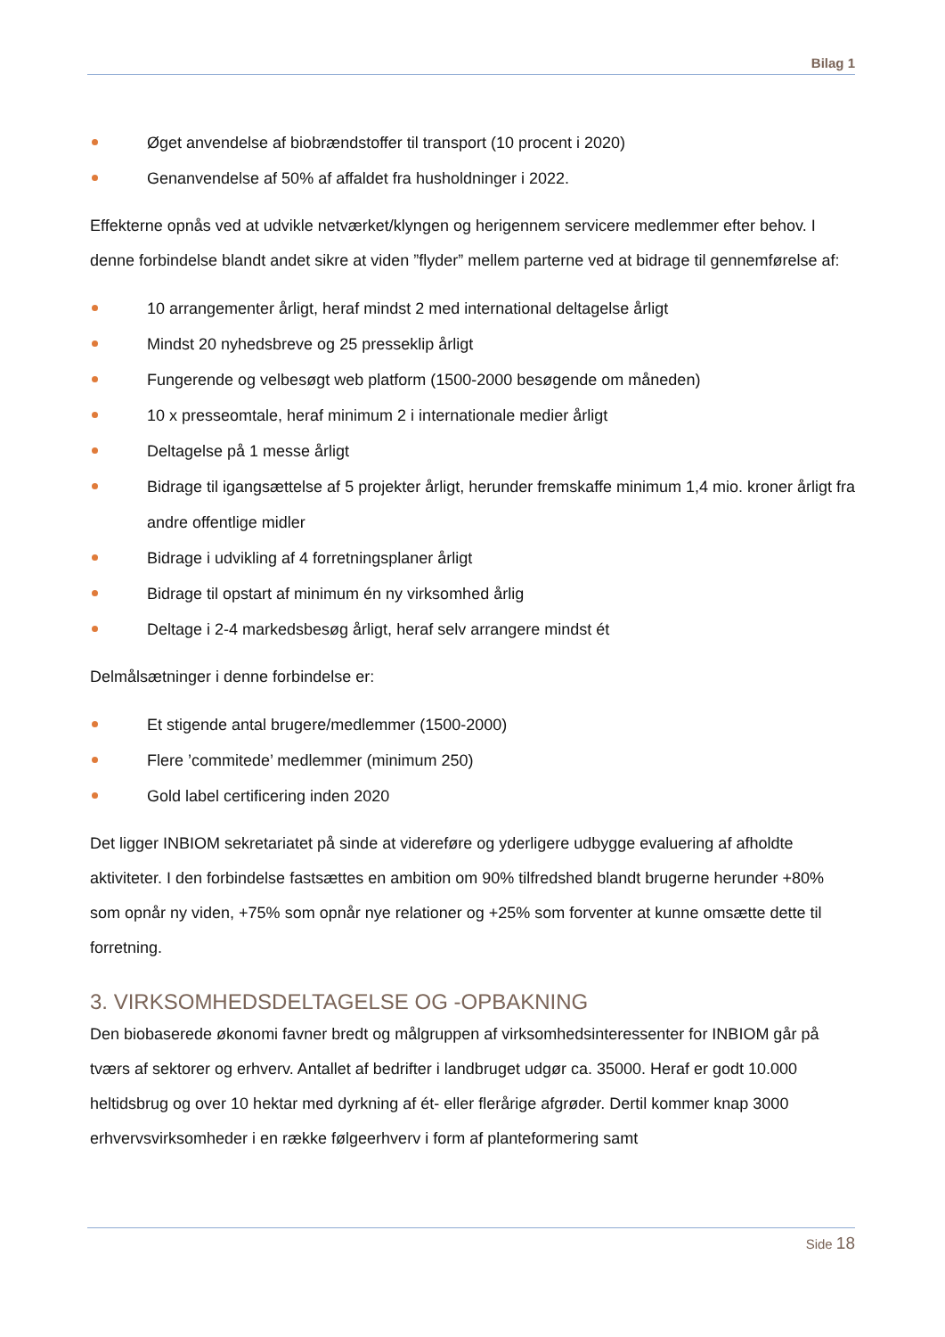Bilag 1
Øget anvendelse af biobrændstoffer til transport (10 procent i 2020)
Genanvendelse af 50% af affaldet fra husholdninger i 2022.
Effekterne opnås ved at udvikle netværket/klyngen og herigennem servicere medlemmer efter behov. I denne forbindelse blandt andet sikre at viden ”flyder” mellem parterne ved at bidrage til gennemførelse af:
10 arrangementer årligt, heraf mindst 2 med international deltagelse årligt
Mindst 20 nyhedsbreve og 25 presseklip årligt
Fungerende og velbesøgt web platform (1500-2000 besøgende om måneden)
10 x presseomtale, heraf minimum 2 i internationale medier årligt
Deltagelse på 1 messe årligt
Bidrage til igangsættelse af 5 projekter årligt, herunder fremskaffe minimum 1,4 mio. kroner årligt fra andre offentlige midler
Bidrage i udvikling af 4 forretningsplaner årligt
Bidrage til opstart af minimum én ny virksomhed årlig
Deltage i 2-4 markedsbesøg årligt, heraf selv arrangere mindst ét
Delmålsætninger i denne forbindelse er:
Et stigende antal brugere/medlemmer (1500-2000)
Flere ’commitede’ medlemmer (minimum 250)
Gold label certificering inden 2020
Det ligger INBIOM sekretariatet på sinde at videreføre og yderligere udbygge evaluering af afholdte aktiviteter. I den forbindelse fastsættes en ambition om 90% tilfredshed blandt brugerne herunder +80% som opnår ny viden, +75% som opnår nye relationer og +25% som forventer at kunne omsætte dette til forretning.
3. VIRKSOMHEDSDELTAGELSE OG -OPBAKNING
Den biobaserede økonomi favner bredt og målgruppen af virksomhedsinteressenter for INBIOM går på tværs af sektorer og erhverv. Antallet af bedrifter i landbruget udgør ca. 35000. Heraf er godt 10.000 heltidsbrug og over 10 hektar med dyrkning af ét- eller flerårige afgrøder. Dertil kommer knap 3000 erhvervsvirksomheder i en række følgeerhverv i form af planteformering samt
Side 18